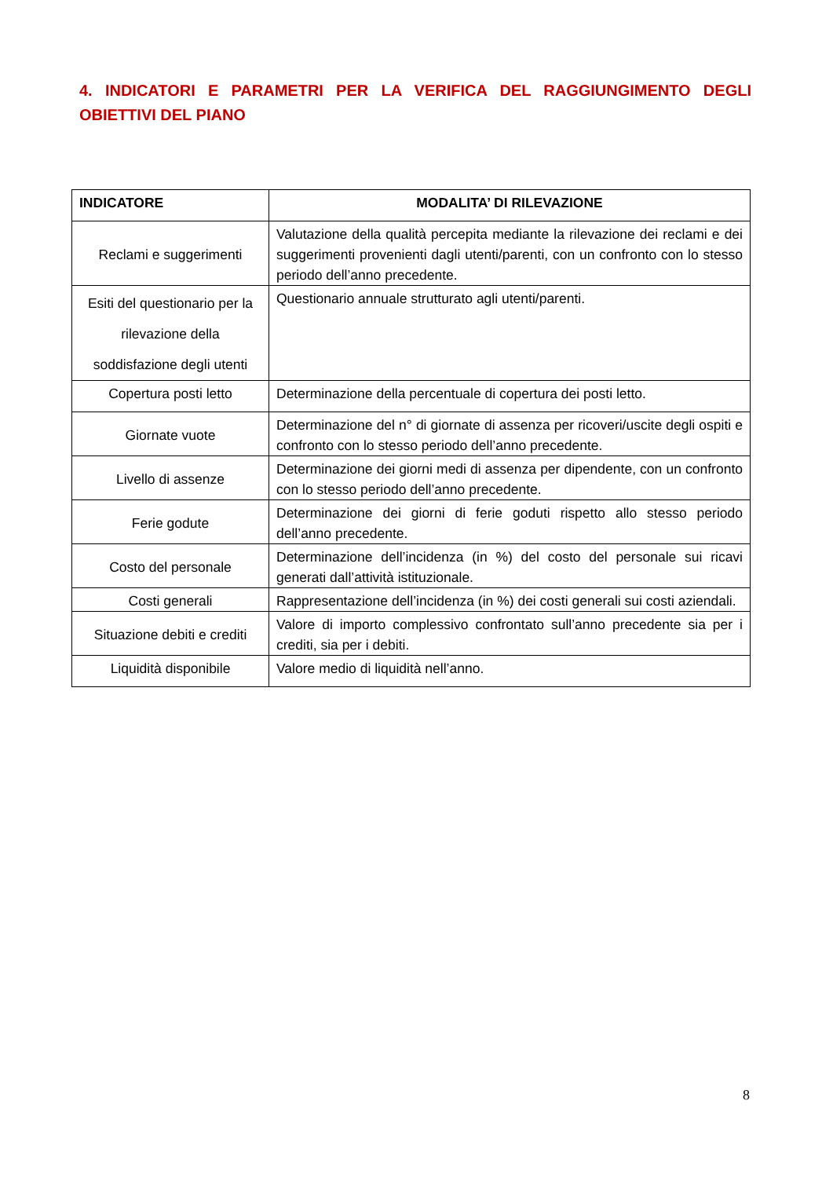4. INDICATORI E PARAMETRI PER LA VERIFICA DEL RAGGIUNGIMENTO DEGLI OBIETTIVI DEL PIANO
| INDICATORE | MODALITA’ DI RILEVAZIONE |
| --- | --- |
| Reclami e suggerimenti | Valutazione della qualità percepita mediante la rilevazione dei reclami e dei suggerimenti provenienti dagli utenti/parenti, con un confronto con lo stesso periodo dell’anno precedente. |
| Esiti del questionario per la rilevazione della soddisfazione degli utenti | Questionario annuale strutturato agli utenti/parenti. |
| Copertura posti letto | Determinazione della percentuale di copertura dei posti letto. |
| Giornate vuote | Determinazione del n° di giornate di assenza per ricoveri/uscite degli ospiti e confronto con lo stesso periodo dell’anno precedente. |
| Livello di assenze | Determinazione dei giorni medi di assenza per dipendente, con un confronto con lo stesso periodo dell’anno precedente. |
| Ferie godute | Determinazione dei giorni di ferie goduti rispetto allo stesso periodo dell’anno precedente. |
| Costo del personale | Determinazione dell’incidenza (in %) del costo del personale sui ricavi generati dall’attività istituzionale. |
| Costi generali | Rappresentazione dell’incidenza (in %) dei costi generali sui costi aziendali. |
| Situazione debiti e crediti | Valore di importo complessivo confrontato sull’anno precedente sia per i crediti, sia per i debiti. |
| Liquidità disponibile | Valore medio di liquidità nell’anno. |
8